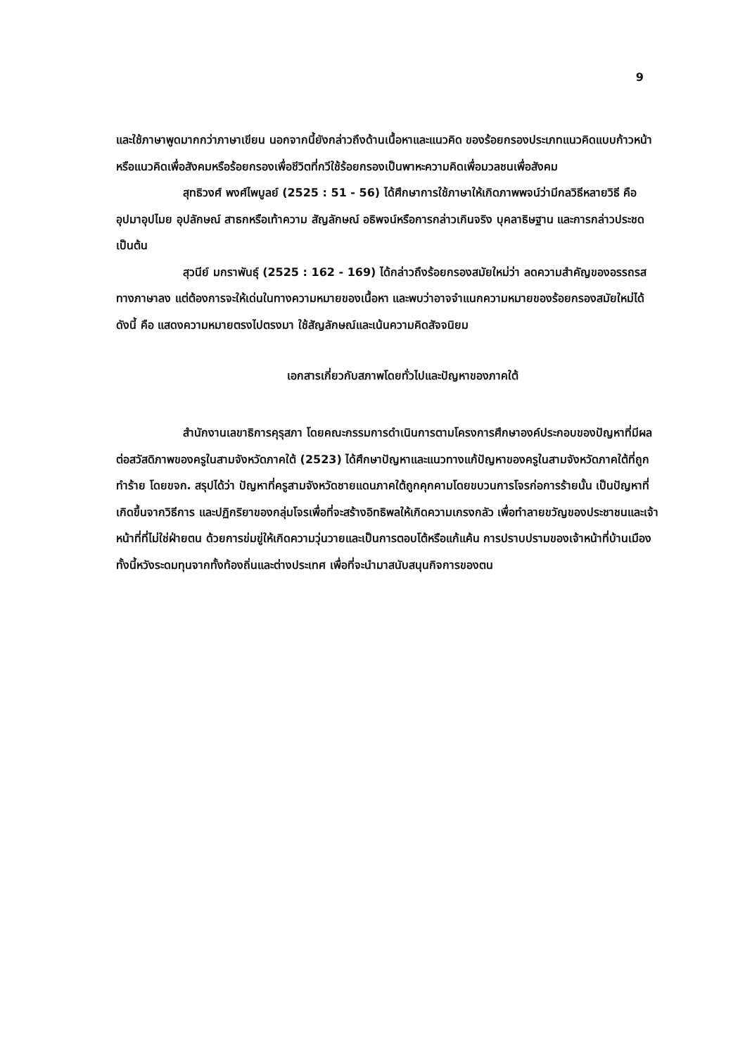9
และใช้ภาษาพูดมากกว่าภาษาเขียน นอกจากนี้ยังกล่าวถึงด้านเนื้อหาและแนวคิด ของร้อยกรองประเภทแนวคิดแบบก้าวหน้า หรือแนวคิดเพื่อสังคมหรือร้อยกรองเพื่อชีวิตที่กวีใช้ร้อยกรองเป็นพาหะความคิดเพื่อมวลชนเพื่อสังคม
สุทธิวงศ์ พงศ์ไพบูลย์ (2525 : 51 - 56) ได้ศึกษาการใช้ภาษาให้เกิดภาพพจน์ว่ามีกลวิธีหลายวิธี คือ อุปมาอุปไมย อุปลักษณ์ สาธกหรือเท้าความ สัญลักษณ์ อธิพจน์หรือการกล่าวเกินจริง บุคลาธิษฐาน และการกล่าวประชด เป็นต้น
สุวนีย์ มกราพันธุ์ (2525 : 162 - 169) ได้กล่าวถึงร้อยกรองสมัยใหม่ว่า ลดความสำคัญของอรรถรสทางภาษาลง แต่ต้องการจะให้เด่นในทางความหมายของเนื้อหา และพบว่าอาจจำแนกความหมายของร้อยกรองสมัยใหม่ได้ดังนี้ คือ แสดงความหมายตรงไปตรงมา ใช้สัญลักษณ์และเน้นความคิดสัจจนิยม
เอกสารเกี่ยวกับสภาพโดยทั่วไปและปัญหาของภาคใต้
สำนักงานเลขาธิการคุรุสภา โดยคณะกรรมการดำเนินการตามโครงการศึกษาองค์ประกอบของปัญหาที่มีผลต่อสวัสดิภาพของครูในสามจังหวัดภาคใต้ (2523) ได้ศึกษาปัญหาและแนวทางแก้ปัญหาของครูในสามจังหวัดภาคใต้ที่ถูกทำร้าย โดยขจก. สรุปได้ว่า ปัญหาที่ครูสามจังหวัดชายแดนภาคใต้ถูกคุกคามโดยขบวนการโจรก่อการร้ายนั้น เป็นปัญหาที่เกิดขึ้นจากวิธีการ และปฏิกริยาของกลุ่มโจรเพื่อที่จะสร้างอิทธิพลให้เกิดความเกรงกลัว เพื่อทำลายขวัญของประชาชนและเจ้าหน้าที่ที่ไม่ใช่ฝ่ายตน ด้วยการข่มขู่ให้เกิดความวุ่นวายและเป็นการตอบโต้หรือแก้แค้น การปราบปรามของเจ้าหน้าที่บ้านเมือง ทั้งนี้หวังระดมทุนจากทั้งท้องถิ่นและต่างประเทศ เพื่อที่จะนำมาสนับสนุนกิจการของตน